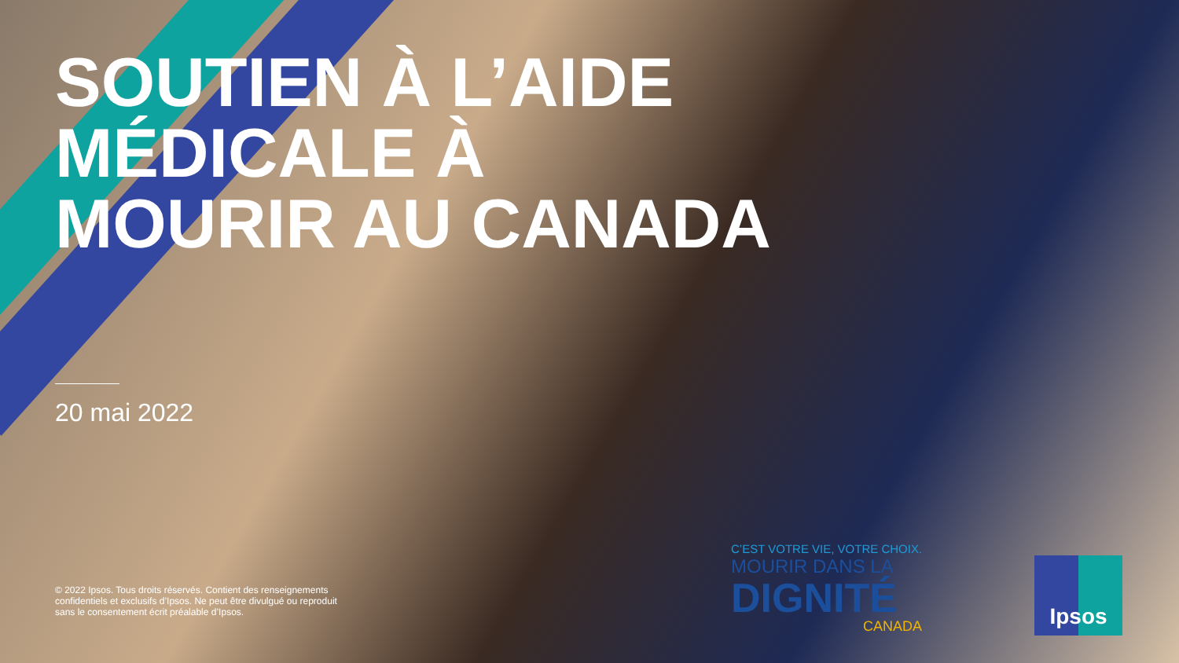SOUTIEN À L’AIDE
MÉDICALE À
MOURIR AU CANADA
20 mai 2022
© 2022 Ipsos. Tous droits réservés. Contient des renseignements confidentiels et exclusifs d’Ipsos. Ne peut être divulgué ou reproduit sans le consentement écrit préalable d’Ipsos.
C’EST VOTRE VIE, VOTRE CHOIX.
MOURIR DANS LA
DIGNITÉ
CANADA
Ipsos